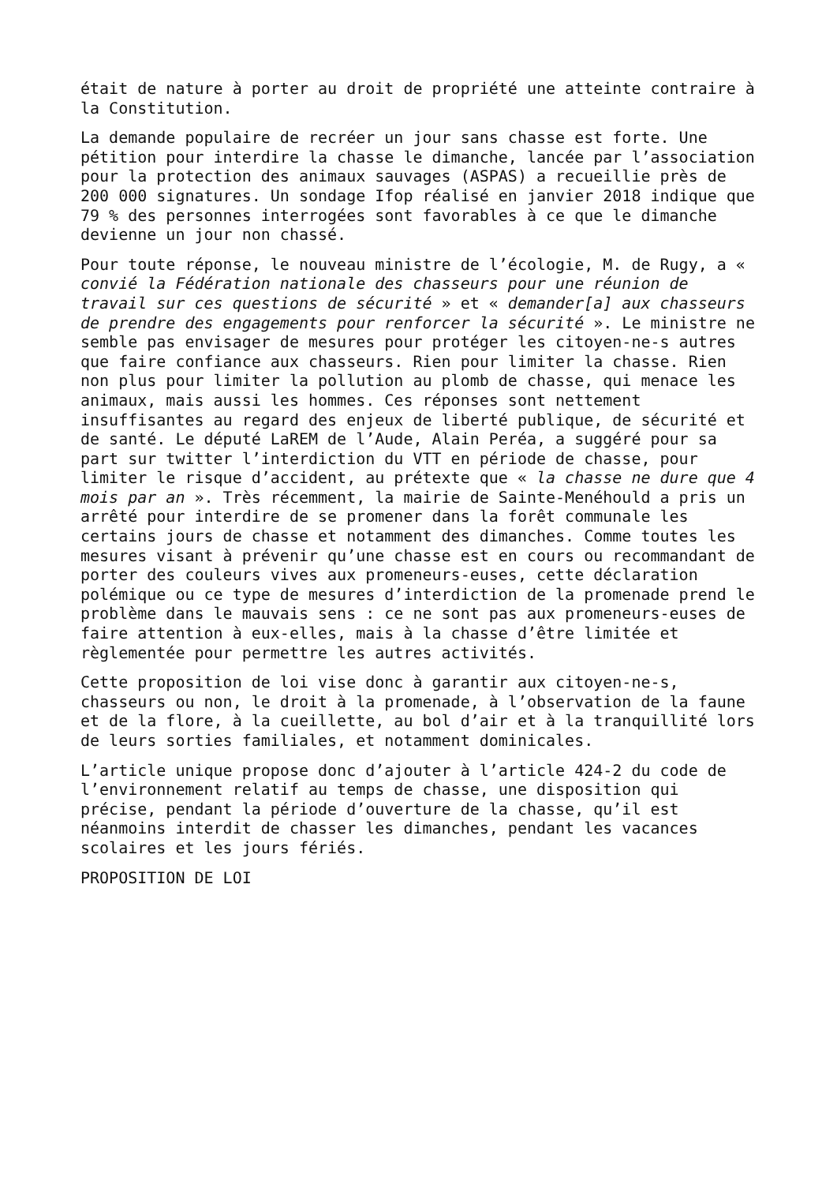était de nature à porter au droit de propriété une atteinte contraire à la Constitution.
La demande populaire de recréer un jour sans chasse est forte. Une pétition pour interdire la chasse le dimanche, lancée par l’association pour la protection des animaux sauvages (ASPAS) a recueillie près de 200 000 signatures. Un sondage Ifop réalisé en janvier 2018 indique que 79 % des personnes interrogées sont favorables à ce que le dimanche devienne un jour non chassé.
Pour toute réponse, le nouveau ministre de l’écologie, M. de Rugy, a « convié la Fédération nationale des chasseurs pour une réunion de travail sur ces questions de sécurité » et « demander[a] aux chasseurs de prendre des engagements pour renforcer la sécurité ». Le ministre ne semble pas envisager de mesures pour protéger les citoyen-ne-s autres que faire confiance aux chasseurs. Rien pour limiter la chasse. Rien non plus pour limiter la pollution au plomb de chasse, qui menace les animaux, mais aussi les hommes. Ces réponses sont nettement insuffisantes au regard des enjeux de liberté publique, de sécurité et de santé. Le député LaREM de l’Aude, Alain Peréa, a suggéré pour sa part sur twitter l’interdiction du VTT en période de chasse, pour limiter le risque d’accident, au prétexte que « la chasse ne dure que 4 mois par an ». Très récemment, la mairie de Sainte-Menéhould a pris un arrêté pour interdire de se promener dans la forêt communale les certains jours de chasse et notamment des dimanches. Comme toutes les mesures visant à prévenir qu’une chasse est en cours ou recommandant de porter des couleurs vives aux promeneurs-euses, cette déclaration polémique ou ce type de mesures d’interdiction de la promenade prend le problème dans le mauvais sens : ce ne sont pas aux promeneurs-euses de faire attention à eux-elles, mais à la chasse d’être limitée et règlementée pour permettre les autres activités.
Cette proposition de loi vise donc à garantir aux citoyen-ne-s, chasseurs ou non, le droit à la promenade, à l’observation de la faune et de la flore, à la cueillette, au bol d’air et à la tranquillité lors de leurs sorties familiales, et notamment dominicales.
L’article unique propose donc d’ajouter à l’article 424-2 du code de l’environnement relatif au temps de chasse, une disposition qui précise, pendant la période d’ouverture de la chasse, qu’il est néanmoins interdit de chasser les dimanches, pendant les vacances scolaires et les jours fériés.
PROPOSITION DE LOI